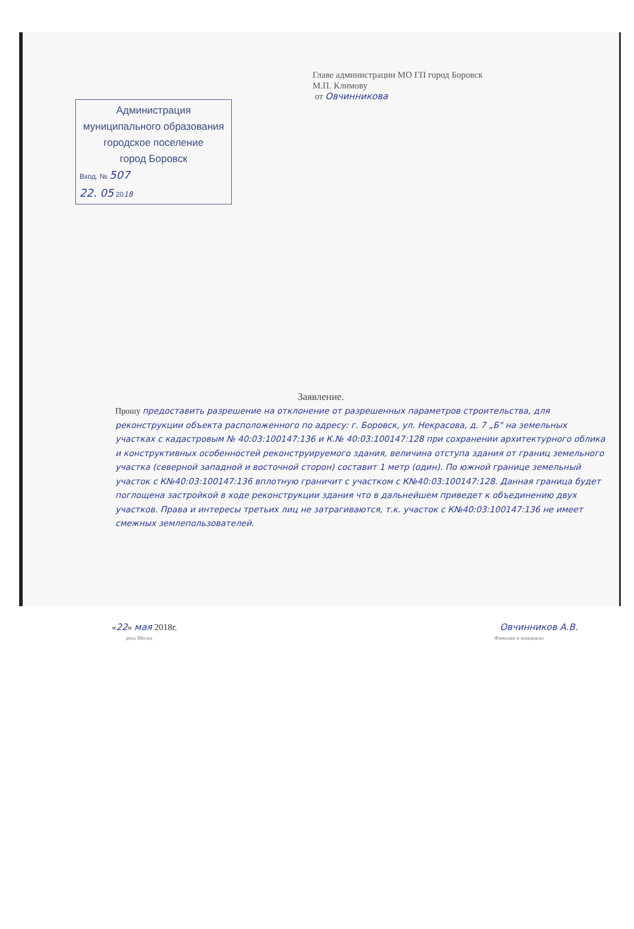Главе администрации МО ГП город Боровск
М.П. Климову
от Овчинникова
Администрация
муниципального образования
городское поселение
город Боровск
Вход. № 507
22. 05 2018
Заявление.
Прошу предоставить разрешение на отклонение от разрешенных параметров строительства, для реконструкции объекта расположенного по адресу: г. Боровск, ул. Некрасова, д. 7 „Б" на земельных участках с кадастровым № 40:03:100147:136 и К.№ 40:03:100147:128 при сохранении архитектурного облика и конструктивных особенностей реконструируемого здания, величина отступа здания от границ земельного участка (северной западной и восточной сторон) составит 1 метр (один). По южной границе земельный участок с К№40:03:100147:136 вплотную граничит с участком с К№40:03:100147:128. Данная граница будет поглощена застройкой в ходе реконструкции здания что в дальнейшем приведет к объединению двух участков. Права и интересы третьих лиц не затрагиваются, т.к. участок с К№40:03:100147:136 не имеет смежных землепользователей.
«22» мая 2018г. Овчинников А.В.
день Месяц Фамилия и инициалы